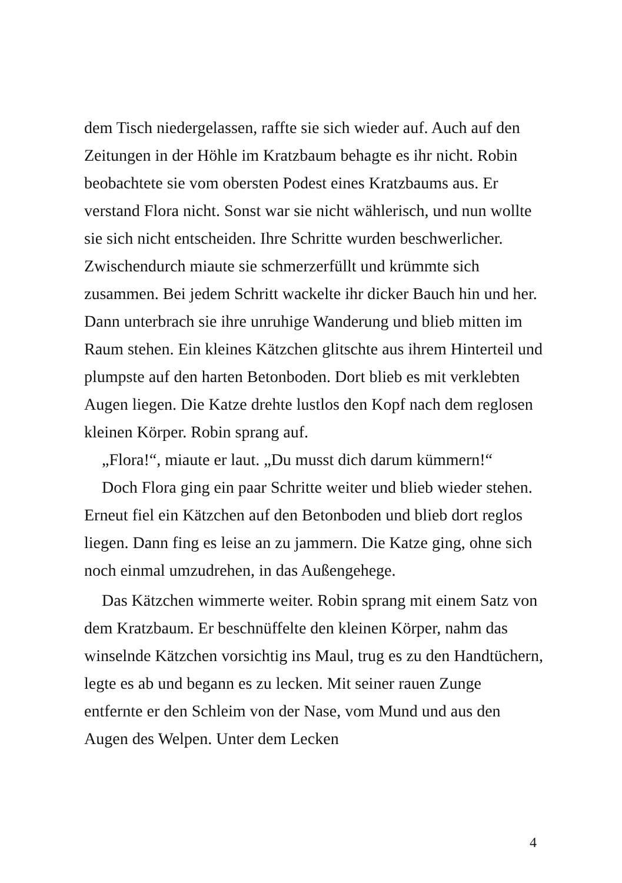dem Tisch niedergelassen, raffte sie sich wieder auf. Auch auf den Zeitungen in der Höhle im Kratzbaum behagte es ihr nicht. Robin beobachtete sie vom obersten Podest eines Kratzbaums aus. Er verstand Flora nicht. Sonst war sie nicht wählerisch, und nun wollte sie sich nicht entscheiden. Ihre Schritte wurden beschwerlicher. Zwischendurch miaute sie schmerzerfüllt und krümmte sich zusammen. Bei jedem Schritt wackelte ihr dicker Bauch hin und her. Dann unterbrach sie ihre unruhige Wanderung und blieb mitten im Raum stehen. Ein kleines Kätzchen glitschte aus ihrem Hinterteil und plumpste auf den harten Betonboden. Dort blieb es mit verklebten Augen liegen. Die Katze drehte lustlos den Kopf nach dem reglosen kleinen Körper. Robin sprang auf.
„Flora!“, miaute er laut. „Du musst dich darum kümmern!“
Doch Flora ging ein paar Schritte weiter und blieb wieder stehen. Erneut fiel ein Kätzchen auf den Betonboden und blieb dort reglos liegen. Dann fing es leise an zu jammern. Die Katze ging, ohne sich noch einmal umzudrehen, in das Außengehege.
Das Kätzchen wimmerte weiter. Robin sprang mit einem Satz von dem Kratzbaum. Er beschnüffelte den kleinen Körper, nahm das winselnde Kätzchen vorsichtig ins Maul, trug es zu den Handtüchern, legte es ab und begann es zu lecken. Mit seiner rauen Zunge entfernte er den Schleim von der Nase, vom Mund und aus den Augen des Welpen. Unter dem Lecken
4